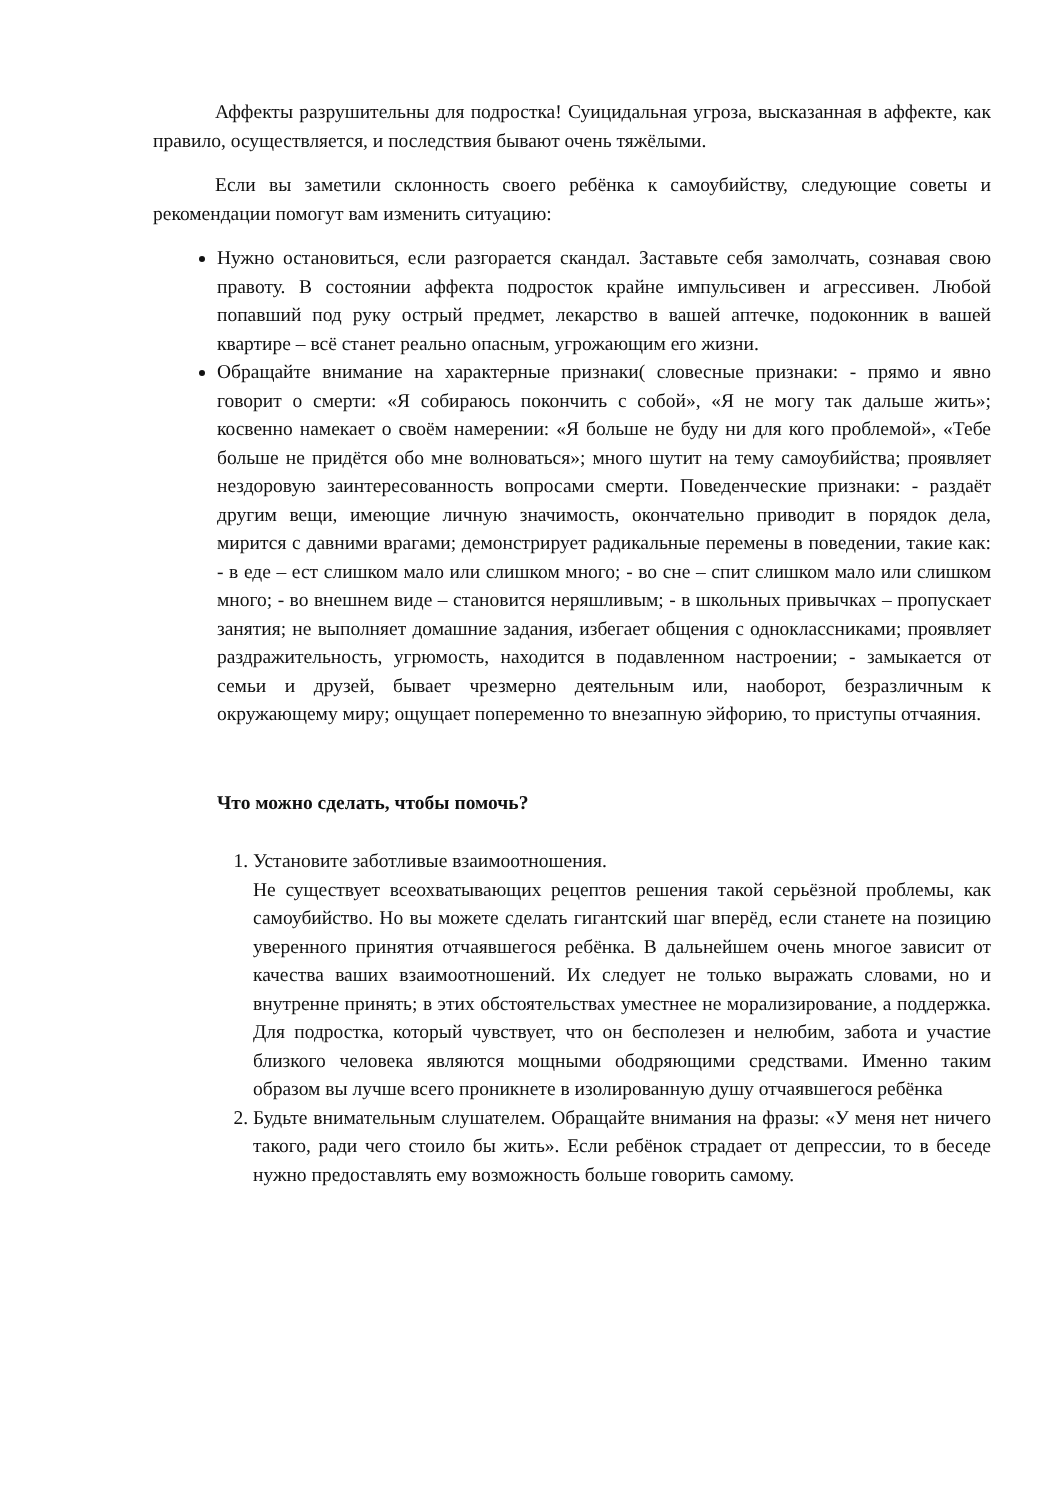Аффекты разрушительны для подростка! Суицидальная угроза, высказанная в аффекте, как правило, осуществляется, и последствия бывают очень тяжёлыми.
Если вы заметили склонность своего ребёнка к самоубийству, следующие советы и рекомендации помогут вам изменить ситуацию:
Нужно остановиться, если разгорается скандал. Заставьте себя замолчать, сознавая свою правоту. В состоянии аффекта подросток крайне импульсивен и агрессивен. Любой попавший под руку острый предмет, лекарство в вашей аптечке, подоконник в вашей квартире – всё станет реально опасным, угрожающим его жизни.
Обращайте внимание на характерные признаки( словесные признаки: - прямо и явно говорит о смерти: «Я собираюсь покончить с собой», «Я не могу так дальше жить»; косвенно намекает о своём намерении: «Я больше не буду ни для кого проблемой», «Тебе больше не придётся обо мне волноваться»; много шутит на тему самоубийства; проявляет нездоровую заинтересованность вопросами смерти. Поведенческие признаки: - раздаёт другим вещи, имеющие личную значимость, окончательно приводит в порядок дела, мирится с давними врагами; демонстрирует радикальные перемены в поведении, такие как: - в еде – ест слишком мало или слишком много; - во сне – спит слишком мало или слишком много; - во внешнем виде – становится неряшливым; - в школьных привычках – пропускает занятия; не выполняет домашние задания, избегает общения с одноклассниками; проявляет раздражительность, угрюмость, находится в подавленном настроении; - замыкается от семьи и друзей, бывает чрезмерно деятельным или, наоборот, безразличным к окружающему миру; ощущает попеременно то внезапную эйфорию, то приступы отчаяния.
Что можно сделать, чтобы помочь?
1. Установите заботливые взаимоотношения.
Не существует всеохватывающих рецептов решения такой серьёзной проблемы, как самоубийство. Но вы можете сделать гигантский шаг вперёд, если станете на позицию уверенного принятия отчаявшегося ребёнка. В дальнейшем очень многое зависит от качества ваших взаимоотношений. Их следует не только выражать словами, но и внутренне принять; в этих обстоятельствах уместнее не морализирование, а поддержка. Для подростка, который чувствует, что он бесполезен и нелюбим, забота и участие близкого человека являются мощными ободряющими средствами. Именно таким образом вы лучше всего проникнете в изолированную душу отчаявшегося ребёнка
2. Будьте внимательным слушателем. Обращайте внимания на фразы: «У меня нет ничего такого, ради чего стоило бы жить». Если ребёнок страдает от депрессии, то в беседе нужно предоставлять ему возможность больше говорить самому.